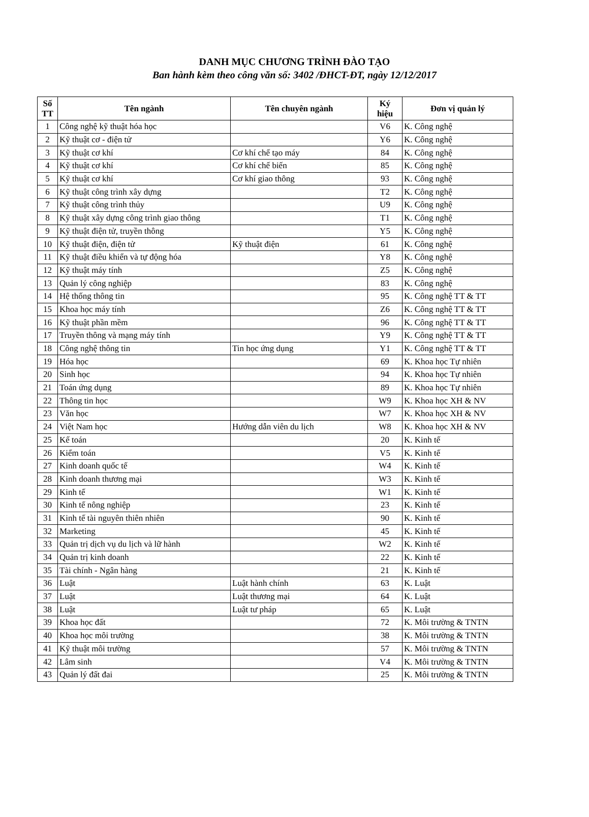DANH MỤC CHƯƠNG TRÌNH ĐÀO TẠO
Ban hành kèm theo công văn số: 3402 /ĐHCT-ĐT, ngày 12/12/2017
| Số TT | Tên ngành | Tên chuyên ngành | Ký hiệu | Đơn vị quản lý |
| --- | --- | --- | --- | --- |
| 1 | Công nghệ kỹ thuật hóa học | | V6 | K. Công nghệ |
| 2 | Kỹ thuật cơ - điện tử | | Y6 | K. Công nghệ |
| 3 | Kỹ thuật cơ khí | Cơ khí chế tạo máy | 84 | K. Công nghệ |
| 4 | Kỹ thuật cơ khí | Cơ khí chế biến | 85 | K. Công nghệ |
| 5 | Kỹ thuật cơ khí | Cơ khí giao thông | 93 | K. Công nghệ |
| 6 | Kỹ thuật công trình xây dựng | | T2 | K. Công nghệ |
| 7 | Kỹ thuật công trình thủy | | U9 | K. Công nghệ |
| 8 | Kỹ thuật xây dựng công trình giao thông | | T1 | K. Công nghệ |
| 9 | Kỹ thuật điện tử, truyền thông | | Y5 | K. Công nghệ |
| 10 | Kỹ thuật điện, điện tử | Kỹ thuật điện | 61 | K. Công nghệ |
| 11 | Kỹ thuật điều khiển và tự động hóa | | Y8 | K. Công nghệ |
| 12 | Kỹ thuật máy tính | | Z5 | K. Công nghệ |
| 13 | Quản lý công nghiệp | | 83 | K. Công nghệ |
| 14 | Hệ thống thông tin | | 95 | K. Công nghệ TT & TT |
| 15 | Khoa học máy tính | | Z6 | K. Công nghệ TT & TT |
| 16 | Kỹ thuật phần mềm | | 96 | K. Công nghệ TT & TT |
| 17 | Truyền thông và mạng máy tính | | Y9 | K. Công nghệ TT & TT |
| 18 | Công nghệ thông tin | Tin học ứng dụng | Y1 | K. Công nghệ TT & TT |
| 19 | Hóa học | | 69 | K. Khoa học Tự nhiên |
| 20 | Sinh học | | 94 | K. Khoa học Tự nhiên |
| 21 | Toán ứng dụng | | 89 | K. Khoa học Tự nhiên |
| 22 | Thông tin học | | W9 | K. Khoa học XH & NV |
| 23 | Văn học | | W7 | K. Khoa học XH & NV |
| 24 | Việt Nam học | Hướng dẫn viên du lịch | W8 | K. Khoa học XH & NV |
| 25 | Kế toán | | 20 | K. Kinh tế |
| 26 | Kiểm toán | | V5 | K. Kinh tế |
| 27 | Kinh doanh quốc tế | | W4 | K. Kinh tế |
| 28 | Kinh doanh thương mại | | W3 | K. Kinh tế |
| 29 | Kinh tế | | W1 | K. Kinh tế |
| 30 | Kinh tế nông nghiệp | | 23 | K. Kinh tế |
| 31 | Kinh tế tài nguyên thiên nhiên | | 90 | K. Kinh tế |
| 32 | Marketing | | 45 | K. Kinh tế |
| 33 | Quản trị dịch vụ du lịch và lữ hành | | W2 | K. Kinh tế |
| 34 | Quản trị kinh doanh | | 22 | K. Kinh tế |
| 35 | Tài chính - Ngân hàng | | 21 | K. Kinh tế |
| 36 | Luật | Luật hành chính | 63 | K. Luật |
| 37 | Luật | Luật thương mại | 64 | K. Luật |
| 38 | Luật | Luật tư pháp | 65 | K. Luật |
| 39 | Khoa học đất | | 72 | K. Môi trường & TNTN |
| 40 | Khoa học môi trường | | 38 | K. Môi trường & TNTN |
| 41 | Kỹ thuật môi trường | | 57 | K. Môi trường & TNTN |
| 42 | Lâm sinh | | V4 | K. Môi trường & TNTN |
| 43 | Quản lý đất đai | | 25 | K. Môi trường & TNTN |